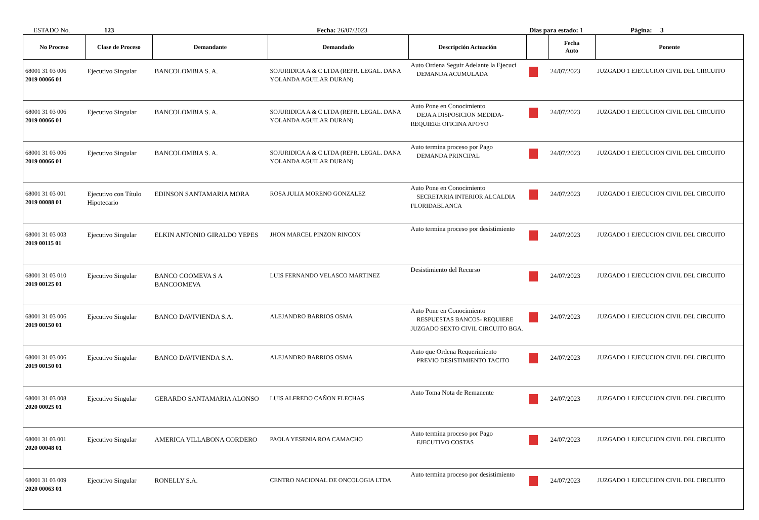ESTADO No. 123 Fecha: 26/07/2023 Dias para estado: 1 Página: 3
| No Proceso | Clase de Proceso | Demandante | Demandado | Descripción Actuación | | Fecha Auto | Ponente |
| --- | --- | --- | --- | --- | --- | --- | --- |
| 68001 31 03 006 2019 00066 01 | Ejecutivo Singular | BANCOLOMBIA S. A. | SOJURIDICA A & C LTDA (REPR. LEGAL. DANA YOLANDA AGUILAR DURAN) | Auto Ordena Seguir Adelante la Ejecuci DEMANDA ACUMULADA | | 24/07/2023 | JUZGADO 1 EJECUCION CIVIL DEL CIRCUITO |
| 68001 31 03 006 2019 00066 01 | Ejecutivo Singular | BANCOLOMBIA S. A. | SOJURIDICA A & C LTDA (REPR. LEGAL. DANA YOLANDA AGUILAR DURAN) | Auto Pone en Conocimiento DEJA A DISPOSICION MEDIDA- REQUIERE OFICINA APOYO | | 24/07/2023 | JUZGADO 1 EJECUCION CIVIL DEL CIRCUITO |
| 68001 31 03 006 2019 00066 01 | Ejecutivo Singular | BANCOLOMBIA S. A. | SOJURIDICA A & C LTDA (REPR. LEGAL. DANA YOLANDA AGUILAR DURAN) | Auto termina proceso por Pago DEMANDA PRINCIPAL | | 24/07/2023 | JUZGADO 1 EJECUCION CIVIL DEL CIRCUITO |
| 68001 31 03 001 2019 00088 01 | Ejecutivo con Título Hipotecario | EDINSON SANTAMARIA MORA | ROSA JULIA MORENO GONZALEZ | Auto Pone en Conocimiento SECRETARIA INTERIOR ALCALDIA FLORIDABLANCA | | 24/07/2023 | JUZGADO 1 EJECUCION CIVIL DEL CIRCUITO |
| 68001 31 03 003 2019 00115 01 | Ejecutivo Singular | ELKIN ANTONIO GIRALDO YEPES | JHON MARCEL PINZON RINCON | Auto termina proceso por desistimiento | | 24/07/2023 | JUZGADO 1 EJECUCION CIVIL DEL CIRCUITO |
| 68001 31 03 010 2019 00125 01 | Ejecutivo Singular | BANCO COOMEVA S A BANCOOMEVA | LUIS FERNANDO VELASCO MARTINEZ | Desistimiento del Recurso | | 24/07/2023 | JUZGADO 1 EJECUCION CIVIL DEL CIRCUITO |
| 68001 31 03 006 2019 00150 01 | Ejecutivo Singular | BANCO DAVIVIENDA S.A. | ALEJANDRO BARRIOS OSMA | Auto Pone en Conocimiento RESPUESTAS BANCOS- REQUIERE JUZGADO SEXTO CIVIL CIRCUITO BGA. | | 24/07/2023 | JUZGADO 1 EJECUCION CIVIL DEL CIRCUITO |
| 68001 31 03 006 2019 00150 01 | Ejecutivo Singular | BANCO DAVIVIENDA S.A. | ALEJANDRO BARRIOS OSMA | Auto que Ordena Requerimiento PREVIO DESISTIMIENTO TACITO | | 24/07/2023 | JUZGADO 1 EJECUCION CIVIL DEL CIRCUITO |
| 68001 31 03 008 2020 00025 01 | Ejecutivo Singular | GERARDO SANTAMARIA ALONSO | LUIS ALFREDO CAÑON FLECHAS | Auto Toma Nota de Remanente | | 24/07/2023 | JUZGADO 1 EJECUCION CIVIL DEL CIRCUITO |
| 68001 31 03 001 2020 00048 01 | Ejecutivo Singular | AMERICA VILLABONA CORDERO | PAOLA YESENIA ROA CAMACHO | Auto termina proceso por Pago EJECUTIVO COSTAS | | 24/07/2023 | JUZGADO 1 EJECUCION CIVIL DEL CIRCUITO |
| 68001 31 03 009 2020 00063 01 | Ejecutivo Singular | RONELLY S.A. | CENTRO NACIONAL DE ONCOLOGIA LTDA | Auto termina proceso por desistimiento | | 24/07/2023 | JUZGADO 1 EJECUCION CIVIL DEL CIRCUITO |